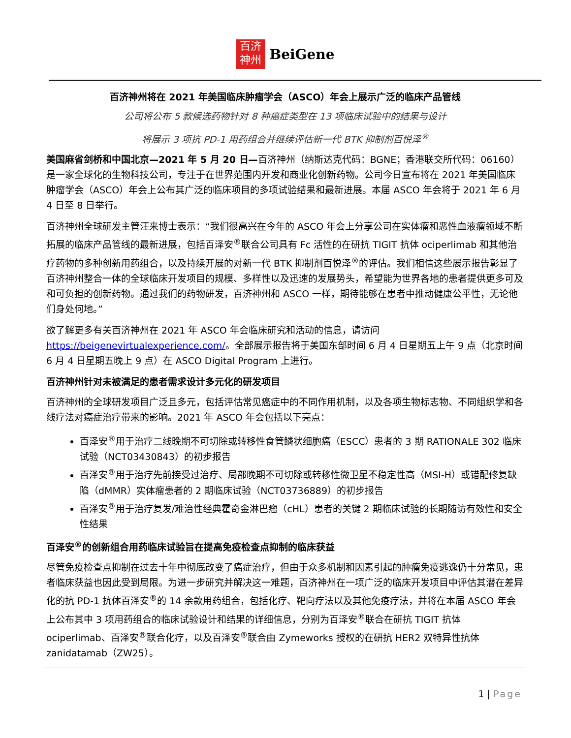百济
神州
BeiGene
百济神州将在 2021 年美国临床肿瘤学会（ASCO）年会上展示广泛的临床产品管线
公司将公布 5 款候选药物针对 8 种癌症类型在 13 项临床试验中的结果与设计
将展示 3 项抗 PD-1 用药组合并继续评估新一代 BTK 抑制剂百悦泽<sup>®</sup>
美国麻省剑桥和中国北京—2021 年 5 月 20 日—百济神州（纳斯达克代码：BGNE；香港联交所代码：06160）是一家全球化的生物科技公司，专注于在世界范围内开发和商业化创新药物。公司今日宣布将在 2021 年美国临床肿瘤学会（ASCO）年会上公布其广泛的临床项目的多项试验结果和最新进展。本届 ASCO 年会将于 2021 年 6 月 4 日至 8 日举行。
百济神州全球研发主管汪来博士表示：“我们很高兴在今年的 ASCO 年会上分享公司在实体瘤和恶性血液瘤领域不断拓展的临床产品管线的最新进展，包括百泽安<sup>®</sup>联合公司具有 Fc 活性的在研抗 TIGIT 抗体 ociperlimab 和其他治疗药物的多种创新用药组合，以及持续开展的对新一代 BTK 抑制剂百悦泽<sup>®</sup>的评估。我们相信这些展示报告彰显了百济神州整合一体的全球临床开发项目的规模、多样性以及迅速的发展势头，希望能为世界各地的患者提供更多可及和可负担的创新药物。通过我们的药物研发，百济神州和 ASCO 一样，期待能够在患者中推动健康公平性，无论他们身处何地。”
欲了解更多有关百济神州在 2021 年 ASCO 年会临床研究和活动的信息，请访问 https://beigenevirtualexperience.com/。全部展示报告将于美国东部时间 6 月 4 日星期五上午 9 点（北京时间 6 月 4 日星期五晚上 9 点）在 ASCO Digital Program 上进行。
百济神州针对未被满足的患者需求设计多元化的研发项目
百济神州的全球研发项目广泛且多元，包括评估常见癌症中的不同作用机制，以及各项生物标志物、不同组织学和各线疗法对癌症治疗带来的影响。2021 年 ASCO 年会包括以下亮点：
百泽安<sup>®</sup>用于治疗二线晚期不可切除或转移性食管鳞状细胞癌（ESCC）患者的 3 期 RATIONALE 302 临床试验（NCT03430843）的初步报告
百泽安<sup>®</sup>用于治疗先前接受过治疗、局部晚期不可切除或转移性微卫星不稳定性高（MSI-H）或错配修复缺陷（dMMR）实体瘤患者的 2 期临床试验（NCT03736889）的初步报告
百泽安<sup>®</sup>用于治疗复发/难治性经典霍奇金淋巴瘤（cHL）患者的关键 2 期临床试验的长期随访有效性和安全性结果
百泽安<sup>®</sup>的创新组合用药临床试验旨在提高免疫检查点抑制的临床获益
尽管免疫检查点抑制在过去十年中彻底改变了癌症治疗，但由于众多机制和因素引起的肿瘤免疫逃逸仍十分常见，患者临床获益也因此受到局限。为进一步研究并解决这一难题，百济神州在一项广泛的临床开发项目中评估其潜在差异化的抗 PD-1 抗体百泽安<sup>®</sup>的 14 余款用药组合，包括化疗、靶向疗法以及其他免疫疗法，并将在本届 ASCO 年会上公布其中 3 项用药组合的临床试验设计和结果的详细信息，分别为百泽安<sup>®</sup>联合在研抗 TIGIT 抗体 ociperlimab、百泽安<sup>®</sup>联合化疗，以及百泽安<sup>®</sup>联合由 Zymeworks 授权的在研抗 HER2 双特异性抗体 zanidatamab（ZW25）。
1 | Page